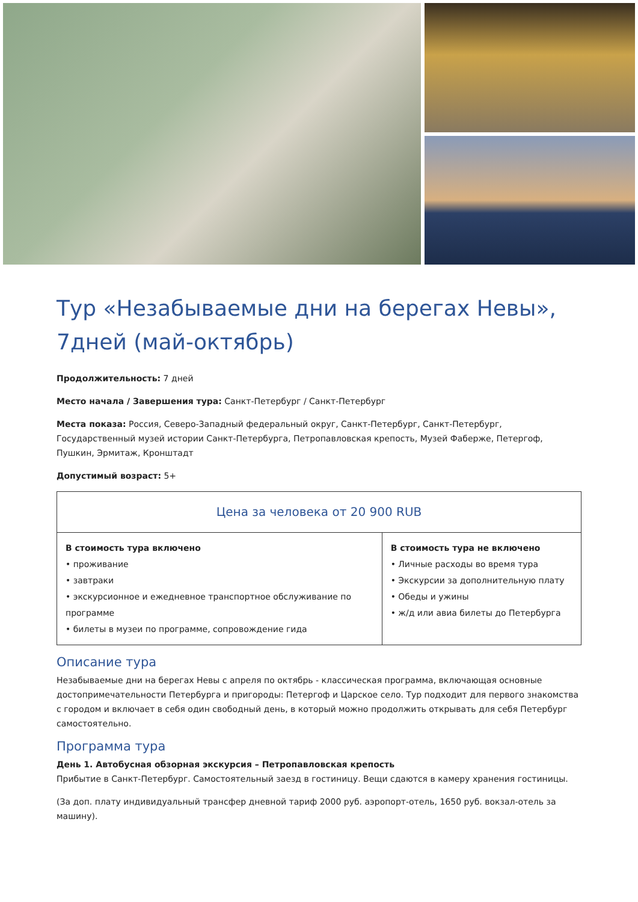Тур «Незабываемые дни на берегах Невы», 7дней (май-октябрь)
Продолжительность: 7 дней
Место начала / Завершения тура: Санкт-Петербург / Санкт-Петербург
Места показа: Россия, Северо-Западный федеральный округ, Санкт-Петербург, Санкт-Петербург, Государственный музей истории Санкт-Петербурга, Петропавловская крепость, Музей Фаберже, Петергоф, Пушкин, Эрмитаж, Кронштадт
Допустимый возраст: 5+
| Цена за человека от 20 900 RUB | |
| --- | --- |
| В стоимость тура включено • проживание • завтраки • экскурсионное и ежедневное транспортное обслуживание по программе • билеты в музеи по программе, сопровождение гида | В стоимость тура не включено • Личные расходы во время тура • Экскурсии за дополнительную плату • Обеды и ужины • ж/д или авиа билеты до Петербурга |
Описание тура
Незабываемые дни на берегах Невы с апреля по октябрь - классическая программа, включающая основные достопримечательности Петербурга и пригороды: Петергоф и Царское село. Тур подходит для первого знакомства с городом и включает в себя один свободный день, в который можно продолжить открывать для себя Петербург самостоятельно.
Программа тура
День 1. Автобусная обзорная экскурсия – Петропавловская крепость
Прибытие в Санкт-Петербург. Самостоятельный заезд в гостиницу. Вещи сдаются в камеру хранения гостиницы.
(За доп. плату индивидуальный трансфер дневной тариф 2000 руб. аэропорт-отель, 1650 руб. вокзал-отель за машину).